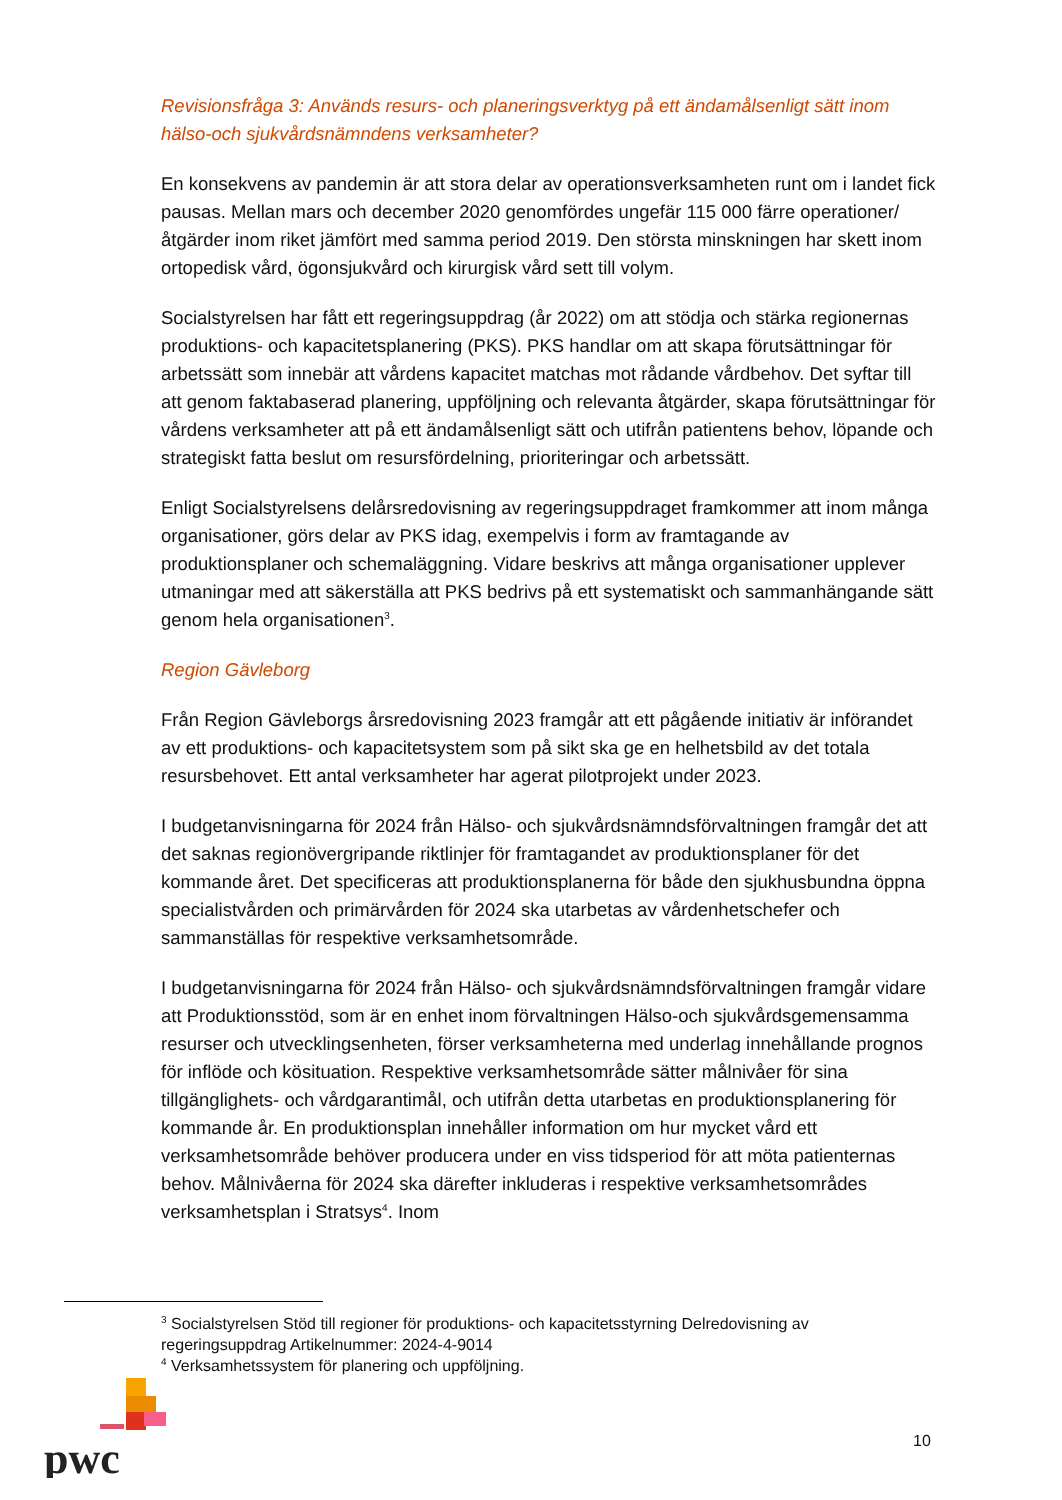Revisionsfråga 3: Används resurs- och planeringsverktyg på ett ändamålsenligt sätt inom hälso-och sjukvårdsnämndens verksamheter?
En konsekvens av pandemin är att stora delar av operationsverksamheten runt om i landet fick pausas. Mellan mars och december 2020 genomfördes ungefär 115 000 färre operationer/åtgärder inom riket jämfört med samma period 2019. Den största minskningen har skett inom ortopedisk vård, ögonsjukvård och kirurgisk vård sett till volym.
Socialstyrelsen har fått ett regeringsuppdrag (år 2022) om att stödja och stärka regionernas produktions- och kapacitetsplanering (PKS). PKS handlar om att skapa förutsättningar för arbetssätt som innebär att vårdens kapacitet matchas mot rådande vårdbehov. Det syftar till att genom faktabaserad planering, uppföljning och relevanta åtgärder, skapa förutsättningar för vårdens verksamheter att på ett ändamålsenligt sätt och utifrån patientens behov, löpande och strategiskt fatta beslut om resursfördelning, prioriteringar och arbetssätt.
Enligt Socialstyrelsens delårsredovisning av regeringsuppdraget framkommer att inom många organisationer, görs delar av PKS idag, exempelvis i form av framtagande av produktionsplaner och schemaläggning. Vidare beskrivs att många organisationer upplever utmaningar med att säkerställa att PKS bedrivs på ett systematiskt och sammanhängande sätt genom hela organisationen<sup>3</sup>.
Region Gävleborg
Från Region Gävleborgs årsredovisning 2023 framgår att ett pågående initiativ är införandet av ett produktions- och kapacitetsystem som på sikt ska ge en helhetsbild av det totala resursbehovet. Ett antal verksamheter har agerat pilotprojekt under 2023.
I budgetanvisningarna för 2024 från Hälso- och sjukvårdsnämndsförvaltningen framgår det att det saknas regionövergripande riktlinjer för framtagandet av produktionsplaner för det kommande året. Det specificeras att produktionsplanerna för både den sjukhusbundna öppna specialistvården och primärvården för 2024 ska utarbetas av vårdenhetschefer och sammanställas för respektive verksamhetsområde.
I budgetanvisningarna för 2024 från Hälso- och sjukvårdsnämndsförvaltningen framgår vidare att Produktionsstöd, som är en enhet inom förvaltningen Hälso-och sjukvårdsgemensamma resurser och utvecklingsenheten, förser verksamheterna med underlag innehållande prognos för inflöde och kösituation. Respektive verksamhetsområde sätter målnivåer för sina tillgänglighets- och vårdgarantimål, och utifrån detta utarbetas en produktionsplanering för kommande år. En produktionsplan innehåller information om hur mycket vård ett verksamhetsområde behöver producera under en viss tidsperiod för att möta patienternas behov. Målnivåerna för 2024 ska därefter inkluderas i respektive verksamhetsområdes verksamhetsplan i Stratsys<sup>4</sup>. Inom
<sup>3</sup> Socialstyrelsen Stöd till regioner för produktions- och kapacitetsstyrning Delredovisning av regeringsuppdrag Artikelnummer: 2024-4-9014
<sup>4</sup> Verksamhetssystem för planering och uppföljning.
pwc
10